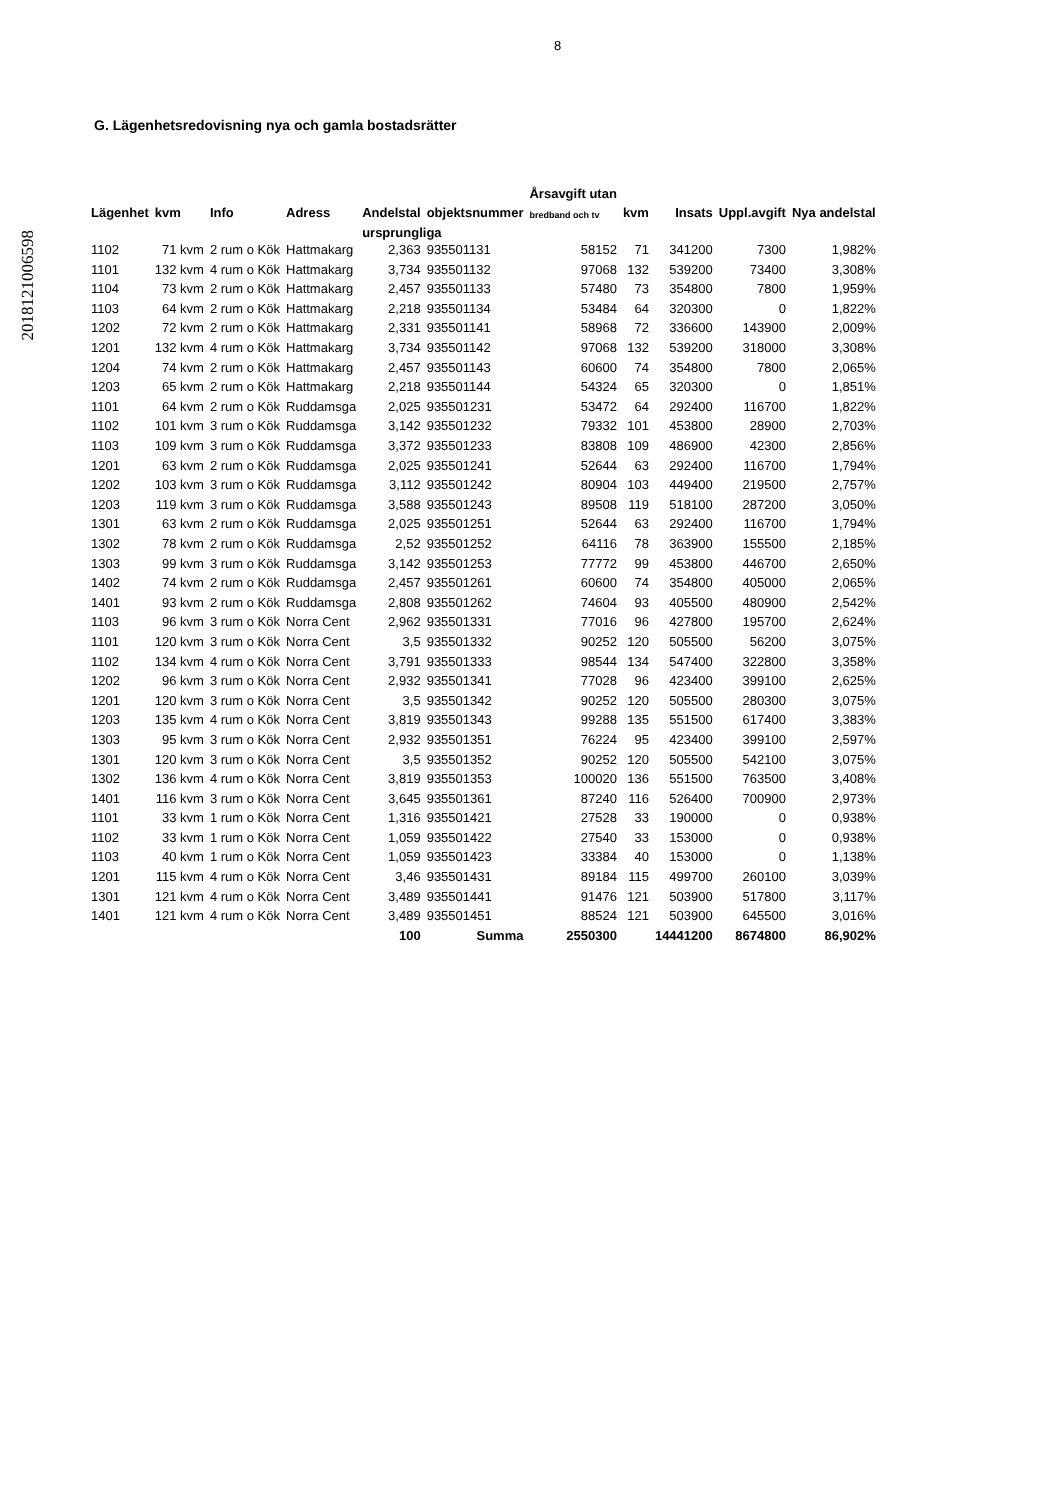8
G. Lägenhetsredovisning nya och gamla bostadsrätter
201812100659​8
| | | | | | | Årsavgift utan | | | | | |
| --- | --- | --- | --- | --- | --- | --- | --- | --- | --- | --- | --- |
| Lägenhet | kvm | Info | Adress | Andelstal | objektsnummer | bredband och tv | | kvm | Insats | Uppl.avgift | Nya andelstal |
| | | | | ursprungliga | | | | | | | |
| 1102 | 71 kvm | 2 rum o Kök | Hattmakarg | 2,363 | 935501131 | 58152 | | 71 | 341200 | 7300 | 1,982% |
| 1101 | 132 kvm | 4 rum o Kök | Hattmakarg | 3,734 | 935501132 | 97068 | | 132 | 539200 | 73400 | 3,308% |
| 1104 | 73 kvm | 2 rum o Kök | Hattmakarg | 2,457 | 935501133 | 57480 | | 73 | 354800 | 7800 | 1,959% |
| 1103 | 64 kvm | 2 rum o Kök | Hattmakarg | 2,218 | 935501134 | 53484 | | 64 | 320300 | 0 | 1,822% |
| 1202 | 72 kvm | 2 rum o Kök | Hattmakarg | 2,331 | 935501141 | 58968 | | 72 | 336600 | 143900 | 2,009% |
| 1201 | 132 kvm | 4 rum o Kök | Hattmakarg | 3,734 | 935501142 | 97068 | | 132 | 539200 | 318000 | 3,308% |
| 1204 | 74 kvm | 2 rum o Kök | Hattmakarg | 2,457 | 935501143 | 60600 | | 74 | 354800 | 7800 | 2,065% |
| 1203 | 65 kvm | 2 rum o Kök | Hattmakarg | 2,218 | 935501144 | 54324 | | 65 | 320300 | 0 | 1,851% |
| 1101 | 64 kvm | 2 rum o Kök | Ruddamsga | 2,025 | 935501231 | 53472 | | 64 | 292400 | 116700 | 1,822% |
| 1102 | 101 kvm | 3 rum o Kök | Ruddamsga | 3,142 | 935501232 | 79332 | | 101 | 453800 | 28900 | 2,703% |
| 1103 | 109 kvm | 3 rum o Kök | Ruddamsga | 3,372 | 935501233 | 83808 | | 109 | 486900 | 42300 | 2,856% |
| 1201 | 63 kvm | 2 rum o Kök | Ruddamsga | 2,025 | 935501241 | 52644 | | 63 | 292400 | 116700 | 1,794% |
| 1202 | 103 kvm | 3 rum o Kök | Ruddamsga | 3,112 | 935501242 | 80904 | | 103 | 449400 | 219500 | 2,757% |
| 1203 | 119 kvm | 3 rum o Kök | Ruddamsga | 3,588 | 935501243 | 89508 | | 119 | 518100 | 287200 | 3,050% |
| 1301 | 63 kvm | 2 rum o Kök | Ruddamsga | 2,025 | 935501251 | 52644 | | 63 | 292400 | 116700 | 1,794% |
| 1302 | 78 kvm | 2 rum o Kök | Ruddamsga | 2,52 | 935501252 | 64116 | | 78 | 363900 | 155500 | 2,185% |
| 1303 | 99 kvm | 3 rum o Kök | Ruddamsga | 3,142 | 935501253 | 77772 | | 99 | 453800 | 446700 | 2,650% |
| 1402 | 74 kvm | 2 rum o Kök | Ruddamsga | 2,457 | 935501261 | 60600 | | 74 | 354800 | 405000 | 2,065% |
| 1401 | 93 kvm | 2 rum o Kök | Ruddamsga | 2,808 | 935501262 | 74604 | | 93 | 405500 | 480900 | 2,542% |
| 1103 | 96 kvm | 3 rum o Kök | Norra Cent | 2,962 | 935501331 | 77016 | | 96 | 427800 | 195700 | 2,624% |
| 1101 | 120 kvm | 3 rum o Kök | Norra Cent | 3,5 | 935501332 | 90252 | | 120 | 505500 | 56200 | 3,075% |
| 1102 | 134 kvm | 4 rum o Kök | Norra Cent | 3,791 | 935501333 | 98544 | | 134 | 547400 | 322800 | 3,358% |
| 1202 | 96 kvm | 3 rum o Kök | Norra Cent | 2,932 | 935501341 | 77028 | | 96 | 423400 | 399100 | 2,625% |
| 1201 | 120 kvm | 3 rum o Kök | Norra Cent | 3,5 | 935501342 | 90252 | | 120 | 505500 | 280300 | 3,075% |
| 1203 | 135 kvm | 4 rum o Kök | Norra Cent | 3,819 | 935501343 | 99288 | | 135 | 551500 | 617400 | 3,383% |
| 1303 | 95 kvm | 3 rum o Kök | Norra Cent | 2,932 | 935501351 | 76224 | | 95 | 423400 | 399100 | 2,597% |
| 1301 | 120 kvm | 3 rum o Kök | Norra Cent | 3,5 | 935501352 | 90252 | | 120 | 505500 | 542100 | 3,075% |
| 1302 | 136 kvm | 4 rum o Kök | Norra Cent | 3,819 | 935501353 | 100020 | | 136 | 551500 | 763500 | 3,408% |
| 1401 | 116 kvm | 3 rum o Kök | Norra Cent | 3,645 | 935501361 | 87240 | | 116 | 526400 | 700900 | 2,973% |
| 1101 | 33 kvm | 1 rum o Kök | Norra Cent | 1,316 | 935501421 | 27528 | | 33 | 190000 | 0 | 0,938% |
| 1102 | 33 kvm | 1 rum o Kök | Norra Cent | 1,059 | 935501422 | 27540 | | 33 | 153000 | 0 | 0,938% |
| 1103 | 40 kvm | 1 rum o Kök | Norra Cent | 1,059 | 935501423 | 33384 | | 40 | 153000 | 0 | 1,138% |
| 1201 | 115 kvm | 4 rum o Kök | Norra Cent | 3,46 | 935501431 | 89184 | | 115 | 499700 | 260100 | 3,039% |
| 1301 | 121 kvm | 4 rum o Kök | Norra Cent | 3,489 | 935501441 | 91476 | | 121 | 503900 | 517800 | 3,117% |
| 1401 | 121 kvm | 4 rum o Kök | Norra Cent | 3,489 | 935501451 | 88524 | | 121 | 503900 | 645500 | 3,016% |
| | | | | 100 | Summa | 2550300 | | | 14441200 | 8674800 | 86,902% |